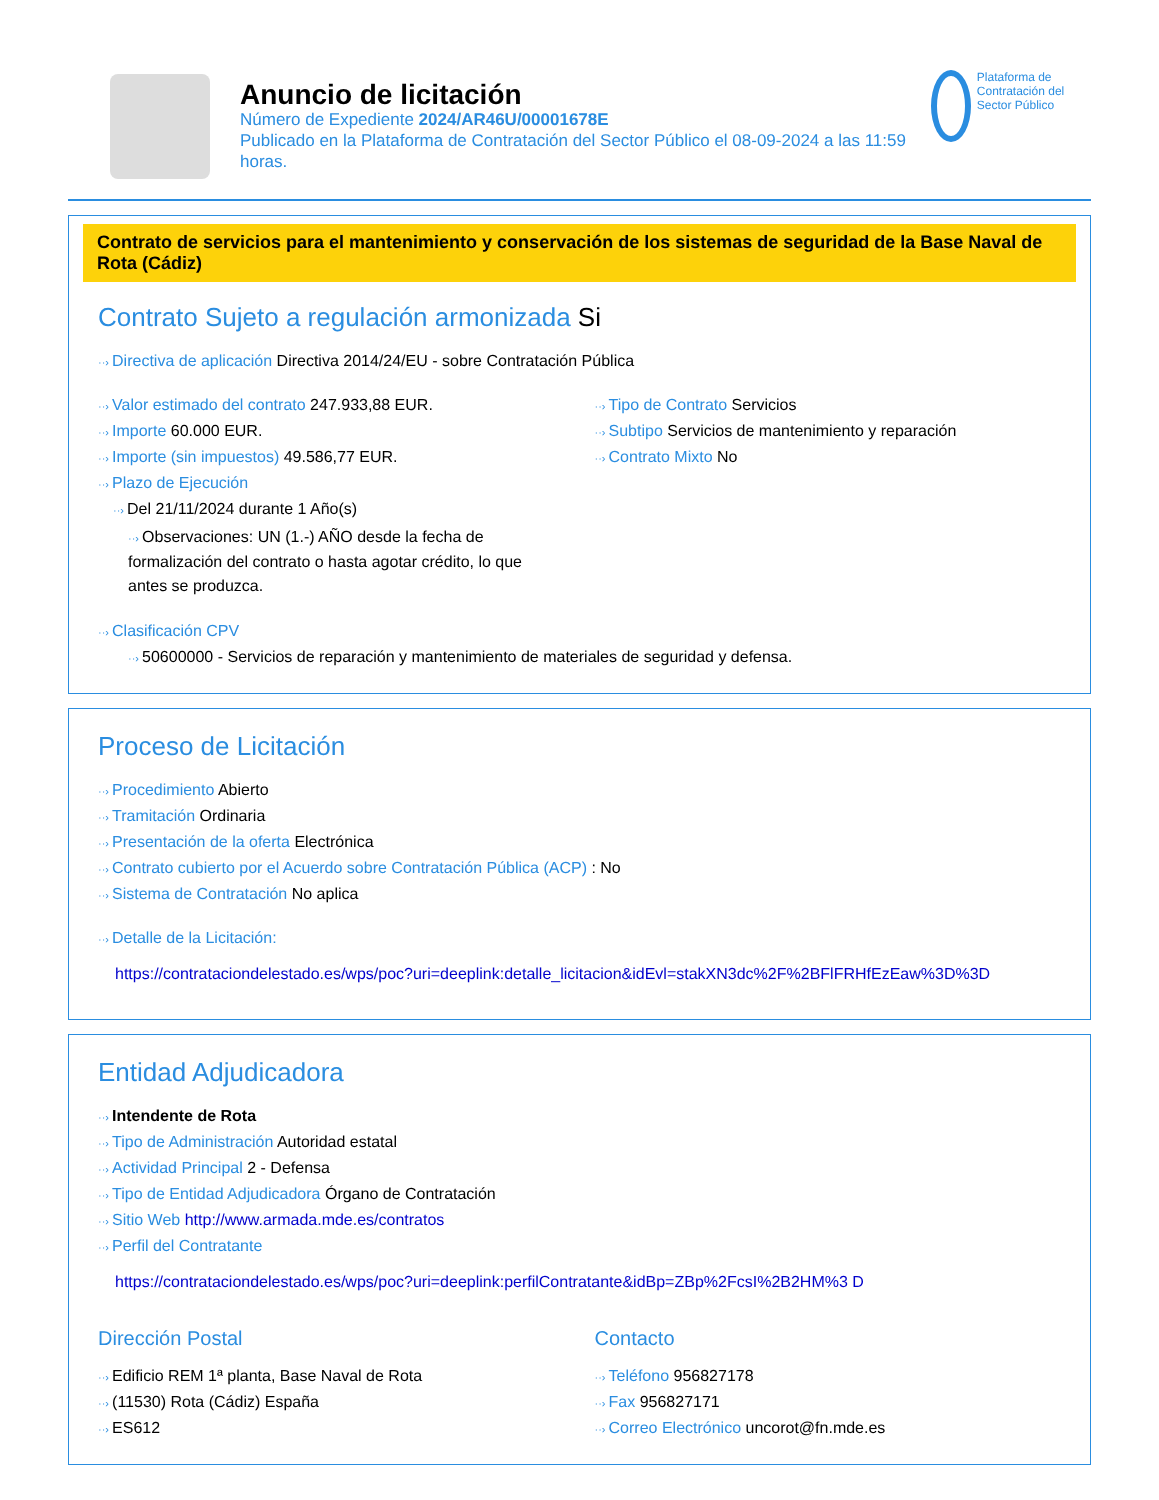Anuncio de licitación
Número de Expediente 2024/AR46U/00001678E
Publicado en la Plataforma de Contratación del Sector Público el 08-09-2024 a las 11:59 horas.
Plataforma de Contratación del Sector Público
Contrato de servicios para el mantenimiento y conservación de los sistemas de seguridad de la Base Naval de Rota (Cádiz)
Contrato Sujeto a regulación armonizada Si
Directiva de aplicación Directiva 2014/24/EU - sobre Contratación Pública
Valor estimado del contrato 247.933,88 EUR.
Importe 60.000 EUR.
Importe (sin impuestos) 49.586,77 EUR.
Plazo de Ejecución
Del 21/11/2024 durante 1 Año(s)
Observaciones: UN (1.-) AÑO desde la fecha de formalización del contrato o hasta agotar crédito, lo que antes se produzca.
Tipo de Contrato Servicios
Subtipo Servicios de mantenimiento y reparación
Contrato Mixto No
Clasificación CPV
50600000 - Servicios de reparación y mantenimiento de materiales de seguridad y defensa.
Proceso de Licitación
Procedimiento Abierto
Tramitación Ordinaria
Presentación de la oferta Electrónica
Contrato cubierto por el Acuerdo sobre Contratación Pública (ACP) : No
Sistema de Contratación No aplica
Detalle de la Licitación:
https://contrataciondelestado.es/wps/poc?uri=deeplink:detalle_licitacion&idEvl=stakXN3dc%2F%2BFlFRHfEzEaw%3D%3D
Entidad Adjudicadora
Intendente de Rota
Tipo de Administración Autoridad estatal
Actividad Principal 2 - Defensa
Tipo de Entidad Adjudicadora Órgano de Contratación
Sitio Web http://www.armada.mde.es/contratos
Perfil del Contratante
https://contrataciondelestado.es/wps/poc?uri=deeplink:perfilContratante&idBp=ZBp%2FcsI%2B2HM%3 D
Dirección Postal
Edificio REM 1ª planta, Base Naval de Rota
(11530) Rota (Cádiz) España
ES612
Contacto
Teléfono 956827178
Fax 956827171
Correo Electrónico uncorot@fn.mde.es